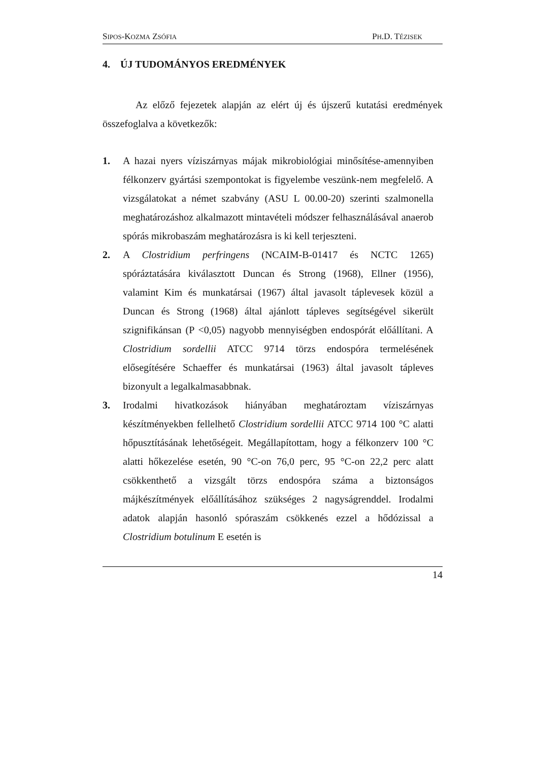SIPOS-KOZMA ZSÓFIA PH.D. TÉZISEK
4. ÚJ TUDOMÁNYOS EREDMÉNYEK
Az előző fejezetek alapján az elért új és újszerű kutatási eredmények összefoglalva a következők:
1. A hazai nyers víziszárnyas májak mikrobiológiai minősítése-amennyiben félkonzerv gyártási szempontokat is figyelembe veszünk-nem megfelelő. A vizsgálatokat a német szabvány (ASU L 00.00-20) szerinti szalmonella meghatározáshoz alkalmazott mintavételi módszer felhasználásával anaerob spórás mikrobaszám meghatározásra is ki kell terjeszteni.
2. A Clostridium perfringens (NCAIM-B-01417 és NCTC 1265) spóráztatására kiválasztott Duncan és Strong (1968), Ellner (1956), valamint Kim és munkatársai (1967) által javasolt táplevesek közül a Duncan és Strong (1968) által ajánlott tápleves segítségével sikerült szignifikánsan (P <0,05) nagyobb mennyiségben endospórát előállítani. A Clostridium sordellii ATCC 9714 törzs endospóra termelésének elősegítésére Schaeffer és munkatársai (1963) által javasolt tápleves bizonyult a legalkalmasabbnak.
3. Irodalmi hivatkozások hiányában meghatároztam víziszárnyas készítményekben fellelhető Clostridium sordellii ATCC 9714 100 °C alatti hőpusztításának lehetőségeit. Megállapítottam, hogy a félkonzerv 100 °C alatti hőkezelése esetén, 90 °C-on 76,0 perc, 95 °C-on 22,2 perc alatt csökkenthető a vizsgált törzs endospóra száma a biztonságos májkészítmények előállításához szükséges 2 nagyságrenddel. Irodalmi adatok alapján hasonló spóraszám csökkenés ezzel a hődózissal a Clostridium botulinum E esetén is
14